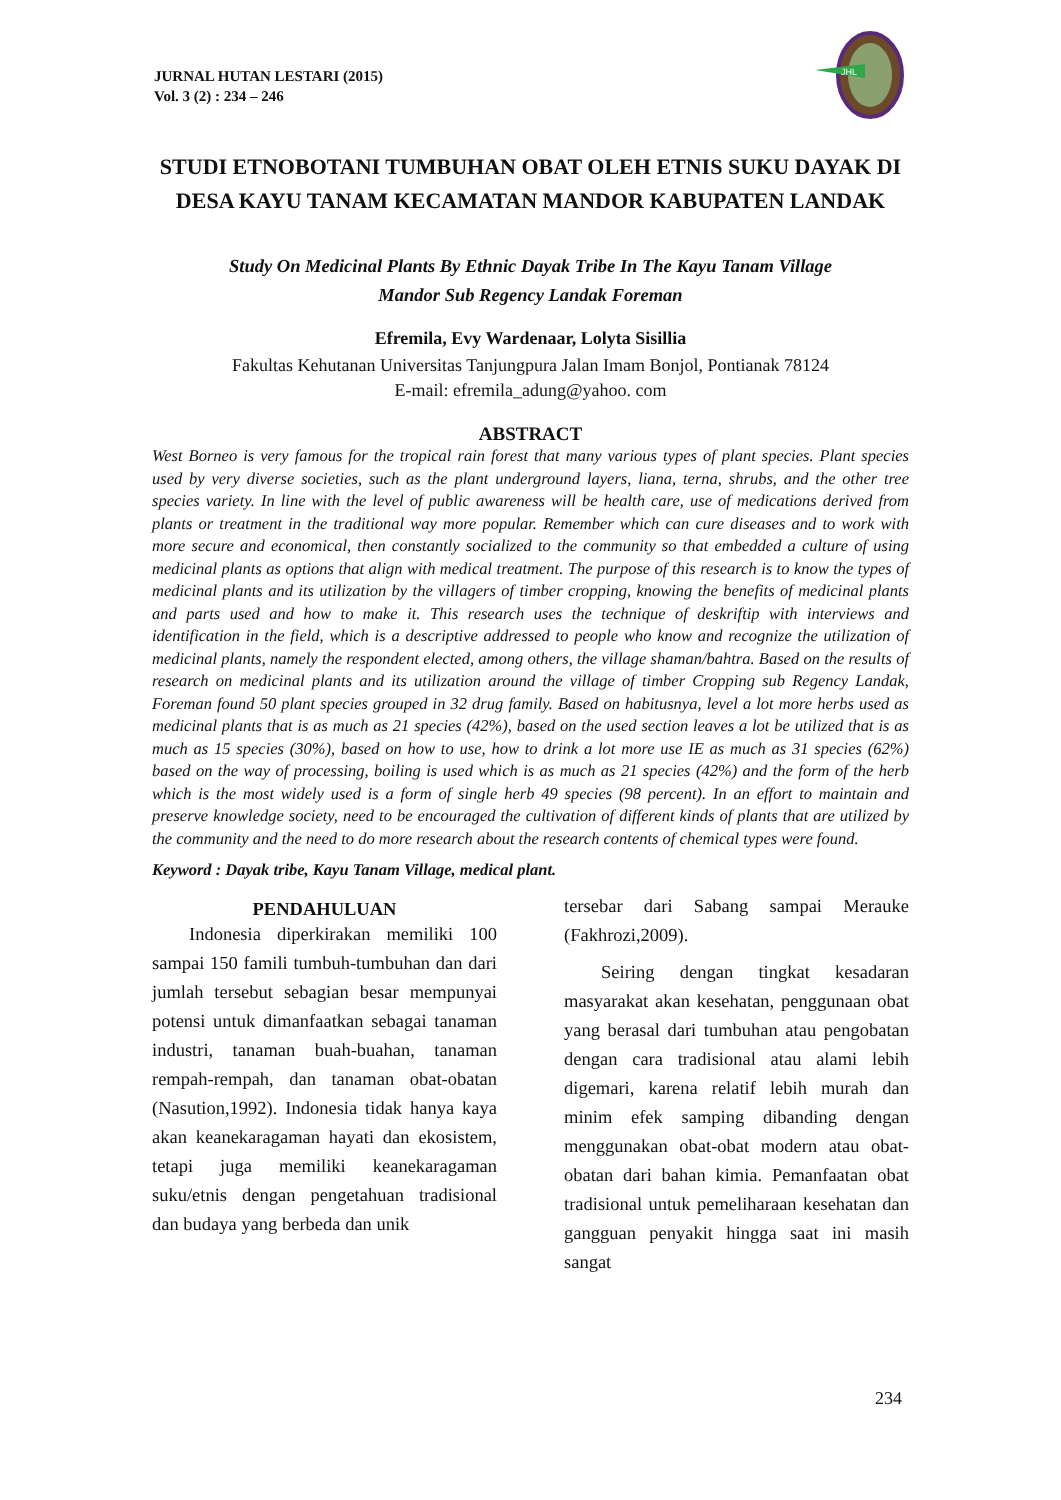JURNAL HUTAN LESTARI (2015)
Vol. 3 (2) : 234 – 246
JHL
STUDI ETNOBOTANI TUMBUHAN OBAT OLEH ETNIS SUKU DAYAK DI DESA KAYU TANAM KECAMATAN MANDOR KABUPATEN LANDAK
Study On Medicinal Plants By Ethnic Dayak Tribe In The Kayu Tanam Village
Mandor Sub Regency Landak Foreman
Efremila, Evy Wardenaar, Lolyta Sisillia
Fakultas Kehutanan Universitas Tanjungpura Jalan Imam Bonjol, Pontianak 78124
E-mail: efremila_adung@yahoo. com
ABSTRACT
West Borneo is very famous for the tropical rain forest that many various types of plant species. Plant species used by very diverse societies, such as the plant underground layers, liana, terna, shrubs, and the other tree species variety. In line with the level of public awareness will be health care, use of medications derived from plants or treatment in the traditional way more popular. Remember which can cure diseases and to work with more secure and economical, then constantly socialized to the community so that embedded a culture of using medicinal plants as options that align with medical treatment. The purpose of this research is to know the types of medicinal plants and its utilization by the villagers of timber cropping, knowing the benefits of medicinal plants and parts used and how to make it. This research uses the technique of deskriftip with interviews and identification in the field, which is a descriptive addressed to people who know and recognize the utilization of medicinal plants, namely the respondent elected, among others, the village shaman/bahtra. Based on the results of research on medicinal plants and its utilization around the village of timber Cropping sub Regency Landak, Foreman found 50 plant species grouped in 32 drug family. Based on habitusnya, level a lot more herbs used as medicinal plants that is as much as 21 species (42%), based on the used section leaves a lot be utilized that is as much as 15 species (30%), based on how to use, how to drink a lot more use IE as much as 31 species (62%) based on the way of processing, boiling is used which is as much as 21 species (42%) and the form of the herb which is the most widely used is a form of single herb 49 species (98 percent). In an effort to maintain and preserve knowledge society, need to be encouraged the cultivation of different kinds of plants that are utilized by the community and the need to do more research about the research contents of chemical types were found.
Keyword : Dayak tribe, Kayu Tanam Village, medical plant.
PENDAHULUAN
  Indonesia diperkirakan memiliki 100 sampai 150 famili tumbuh-tumbuhan dan dari jumlah tersebut sebagian besar mempunyai potensi untuk dimanfaatkan sebagai tanaman industri, tanaman buah-buahan, tanaman rempah-rempah, dan tanaman obat-obatan (Nasution,1992). Indonesia tidak hanya kaya akan keanekaragaman hayati dan ekosistem, tetapi juga memiliki keanekaragaman suku/etnis dengan pengetahuan tradisional dan budaya yang berbeda dan unik
tersebar dari Sabang sampai Merauke (Fakhrozi,2009).
  Seiring dengan tingkat kesadaran masyarakat akan kesehatan, penggunaan obat yang berasal dari tumbuhan atau pengobatan dengan cara tradisional atau alami lebih digemari, karena relatif lebih murah dan minim efek samping dibanding dengan menggunakan obat-obat modern atau obat-obatan dari bahan kimia. Pemanfaatan obat tradisional untuk pemeliharaan kesehatan dan gangguan penyakit hingga saat ini masih sangat
234